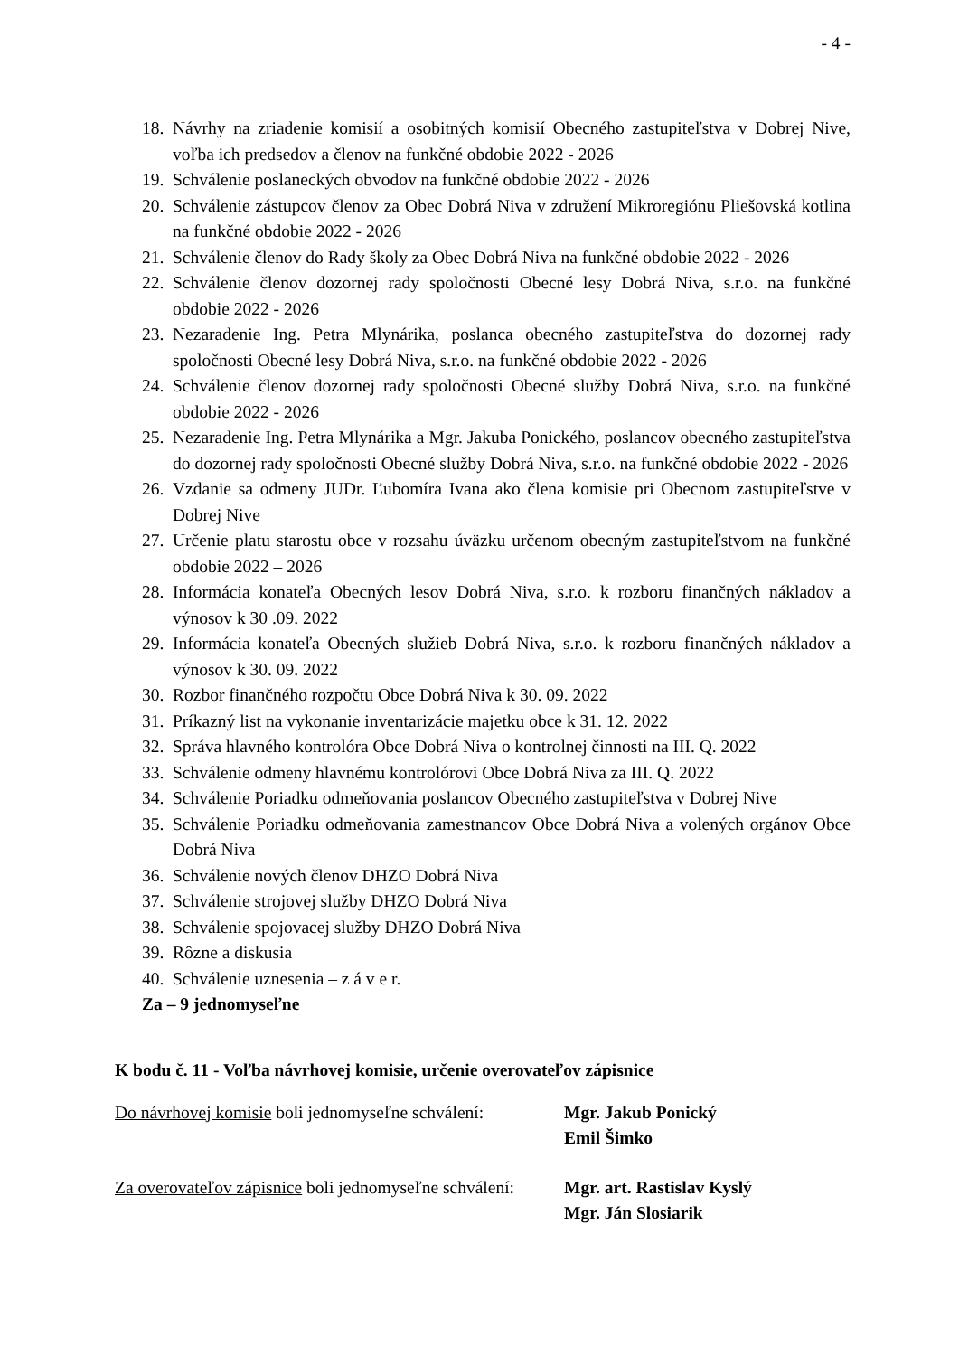- 4 -
18. Návrhy na zriadenie komisií a osobitných komisií Obecného zastupiteľstva v Dobrej Nive, voľba ich predsedov a členov na funkčné obdobie 2022 - 2026
19. Schválenie poslaneckých obvodov na funkčné obdobie 2022 - 2026
20. Schválenie zástupcov členov za Obec Dobrá Niva v združení Mikroregiónu Pliešovská kotlina na funkčné obdobie 2022 - 2026
21. Schválenie členov do Rady školy za Obec Dobrá Niva na funkčné obdobie 2022 - 2026
22. Schválenie členov dozornej rady spoločnosti Obecné lesy Dobrá Niva, s.r.o. na funkčné obdobie 2022 - 2026
23. Nezaradenie Ing. Petra Mlynárika, poslanca obecného zastupiteľstva do dozornej rady spoločnosti Obecné lesy Dobrá Niva, s.r.o. na funkčné obdobie 2022 - 2026
24. Schválenie členov dozornej rady spoločnosti Obecné služby Dobrá Niva, s.r.o. na funkčné obdobie 2022 - 2026
25. Nezaradenie Ing. Petra Mlynárika a Mgr. Jakuba Ponického, poslancov obecného zastupiteľstva do dozornej rady spoločnosti Obecné služby Dobrá Niva, s.r.o. na funkčné obdobie 2022 - 2026
26. Vzdanie sa odmeny JUDr. Ľubomíra Ivana ako člena komisie pri Obecnom zastupiteľstve v Dobrej Nive
27. Určenie platu starostu obce v rozsahu úväzku určenom obecným zastupiteľstvom na funkčné obdobie 2022 – 2026
28. Informácia konateľa Obecných lesov Dobrá Niva, s.r.o. k rozboru finančných nákladov a výnosov k 30 .09. 2022
29. Informácia konateľa Obecných služieb Dobrá Niva, s.r.o. k rozboru finančných nákladov a výnosov k 30. 09. 2022
30. Rozbor finančného rozpočtu Obce Dobrá Niva k 30. 09. 2022
31. Príkazný list na vykonanie inventarizácie majetku obce k 31. 12. 2022
32. Správa hlavného kontrolóra Obce Dobrá Niva o kontrolnej činnosti na III. Q. 2022
33. Schválenie odmeny hlavnému kontrolórovi Obce Dobrá Niva za III. Q. 2022
34. Schválenie Poriadku odmeňovania poslancov Obecného zastupiteľstva v Dobrej Nive
35. Schválenie Poriadku odmeňovania zamestnancov Obce Dobrá Niva a volených orgánov Obce Dobrá Niva
36. Schválenie nových členov DHZO Dobrá Niva
37. Schválenie strojovej služby DHZO Dobrá Niva
38. Schválenie spojovacej služby DHZO Dobrá Niva
39. Rôzne a diskusia
40. Schválenie uznesenia – z á v e r.
Za – 9 jednomyseľne
K bodu č. 11 - Voľba návrhovej komisie, určenie overovateľov zápisnice
Do návrhovej komisie boli jednomyseľne schválení: Mgr. Jakub Ponický
Emil Šimko
Za overovateľov zápisnice boli jednomyseľne schválení: Mgr. art. Rastislav Kyslý
Mgr. Ján Slosiarik